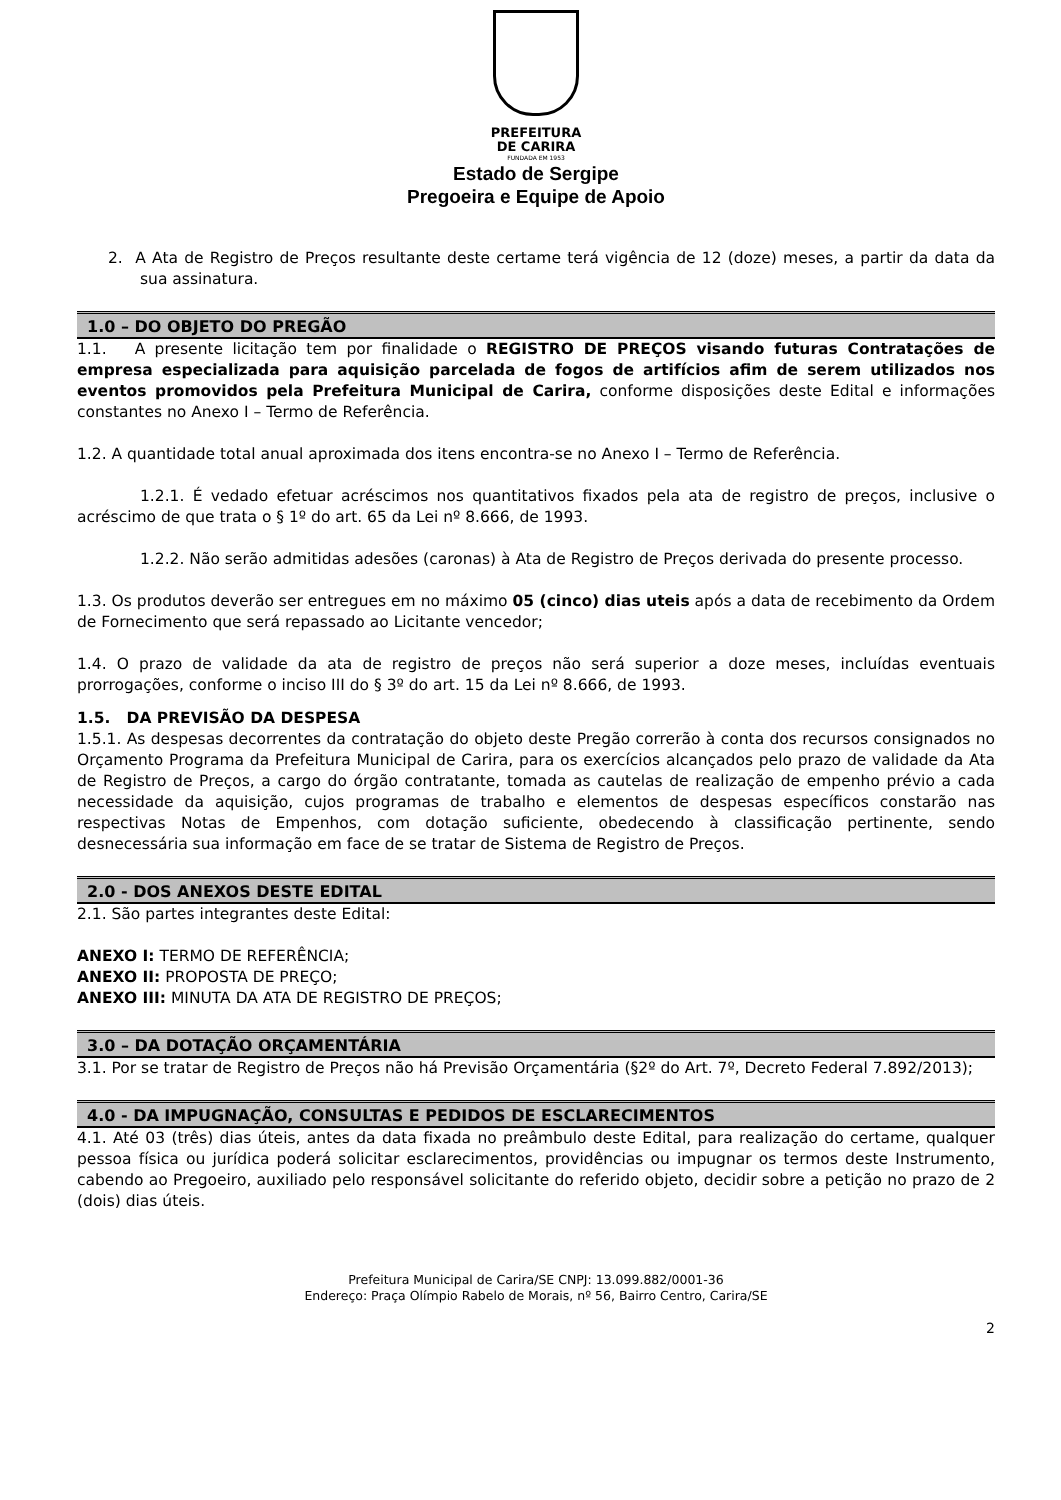PREFEITURA
DE CARIRA
FUNDADA EM 1953
Estado de Sergipe
Pregoeira e Equipe de Apoio
2. A Ata de Registro de Preços resultante deste certame terá vigência de 12 (doze) meses, a partir da data da sua assinatura.
1.0 – DO OBJETO DO PREGÃO
1.1. A presente licitação tem por finalidade o REGISTRO DE PREÇOS visando futuras Contratações de empresa especializada para aquisição parcelada de fogos de artifícios afim de serem utilizados nos eventos promovidos pela Prefeitura Municipal de Carira, conforme disposições deste Edital e informações constantes no Anexo I – Termo de Referência.
1.2. A quantidade total anual aproximada dos itens encontra-se no Anexo I – Termo de Referência.
1.2.1. É vedado efetuar acréscimos nos quantitativos fixados pela ata de registro de preços, inclusive o acréscimo de que trata o § 1º do art. 65 da Lei nº 8.666, de 1993.
1.2.2. Não serão admitidas adesões (caronas) à Ata de Registro de Preços derivada do presente processo.
1.3. Os produtos deverão ser entregues em no máximo 05 (cinco) dias uteis após a data de recebimento da Ordem de Fornecimento que será repassado ao Licitante vencedor;
1.4. O prazo de validade da ata de registro de preços não será superior a doze meses, incluídas eventuais prorrogações, conforme o inciso III do § 3º do art. 15 da Lei nº 8.666, de 1993.
1.5. DA PREVISÃO DA DESPESA
1.5.1. As despesas decorrentes da contratação do objeto deste Pregão correrão à conta dos recursos consignados no Orçamento Programa da Prefeitura Municipal de Carira, para os exercícios alcançados pelo prazo de validade da Ata de Registro de Preços, a cargo do órgão contratante, tomada as cautelas de realização de empenho prévio a cada necessidade da aquisição, cujos programas de trabalho e elementos de despesas específicos constarão nas respectivas Notas de Empenhos, com dotação suficiente, obedecendo à classificação pertinente, sendo desnecessária sua informação em face de se tratar de Sistema de Registro de Preços.
2.0 - DOS ANEXOS DESTE EDITAL
2.1. São partes integrantes deste Edital:
ANEXO I: TERMO DE REFERÊNCIA;
ANEXO II: PROPOSTA DE PREÇO;
ANEXO III: MINUTA DA ATA DE REGISTRO DE PREÇOS;
3.0 – DA DOTAÇÃO ORÇAMENTÁRIA
3.1. Por se tratar de Registro de Preços não há Previsão Orçamentária (§2º do Art. 7º, Decreto Federal 7.892/2013);
4.0 - DA IMPUGNAÇÃO, CONSULTAS E PEDIDOS DE ESCLARECIMENTOS
4.1. Até 03 (três) dias úteis, antes da data fixada no preâmbulo deste Edital, para realização do certame, qualquer pessoa física ou jurídica poderá solicitar esclarecimentos, providências ou impugnar os termos deste Instrumento, cabendo ao Pregoeiro, auxiliado pelo responsável solicitante do referido objeto, decidir sobre a petição no prazo de 2 (dois) dias úteis.
Prefeitura Municipal de Carira/SE CNPJ: 13.099.882/0001-36
Endereço: Praça Olímpio Rabelo de Morais, nº 56, Bairro Centro, Carira/SE
2